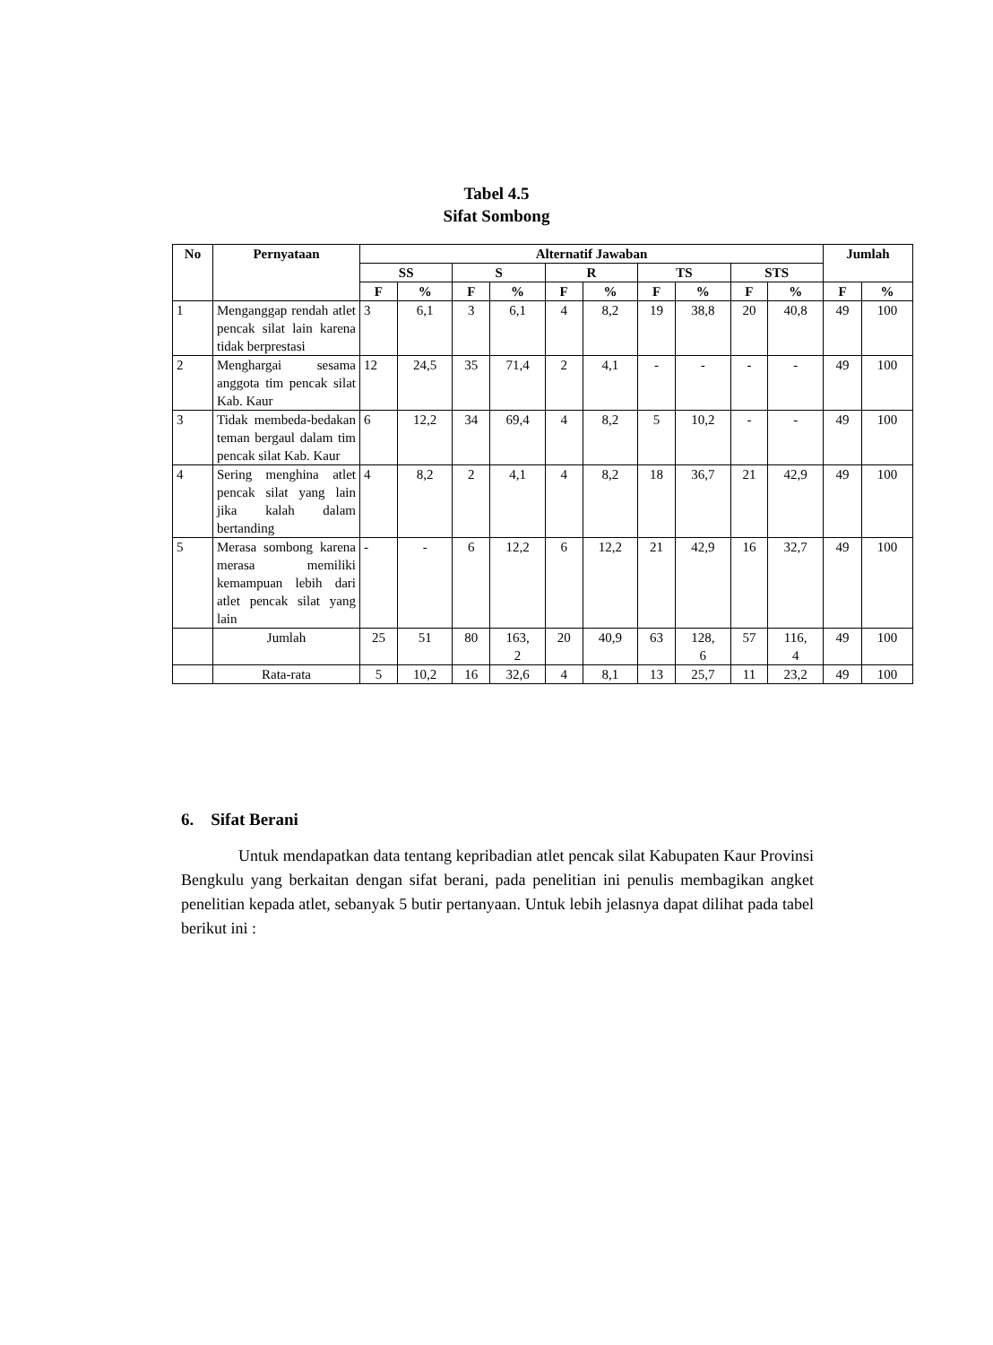Tabel 4.5
Sifat Sombong
| No | Pernyataan | Alternatif Jawaban | | | | | | | | | | Jumlah | |
| --- | --- | --- | --- | --- | --- | --- | --- | --- | --- | --- | --- | --- | --- |
| | | SS | | S | | R | | TS | | STS | | | |
| | | F | % | F | % | F | % | F | % | F | % | F | % |
| 1 | Menganggap rendah atlet pencak silat lain karena tidak berprestasi | 3 | 6,1 | 3 | 6,1 | 4 | 8,2 | 19 | 38,8 | 20 | 40,8 | 49 | 100 |
| 2 | Menghargai sesama anggota tim pencak silat Kab. Kaur | 12 | 24,5 | 35 | 71,4 | 2 | 4,1 | - | - | - | - | 49 | 100 |
| 3 | Tidak membeda-bedakan teman bergaul dalam tim pencak silat Kab. Kaur | 6 | 12,2 | 34 | 69,4 | 4 | 8,2 | 5 | 10,2 | - | - | 49 | 100 |
| 4 | Sering menghina atlet pencak silat yang lain jika kalah dalam bertanding | 4 | 8,2 | 2 | 4,1 | 4 | 8,2 | 18 | 36,7 | 21 | 42,9 | 49 | 100 |
| 5 | Merasa sombong karena merasa memiliki kemampuan lebih dari atlet pencak silat yang lain | - | - | 6 | 12,2 | 6 | 12,2 | 21 | 42,9 | 16 | 32,7 | 49 | 100 |
| | Jumlah | 25 | 51 | 80 | 163, 2 | 20 | 40,9 | 63 | 128, 6 | 57 | 116, 4 | 49 | 100 |
| | Rata-rata | 5 | 10,2 | 16 | 32,6 | 4 | 8,1 | 13 | 25,7 | 11 | 23,2 | 49 | 100 |
6. Sifat Berani
Untuk mendapatkan data tentang kepribadian atlet pencak silat Kabupaten Kaur Provinsi Bengkulu yang berkaitan dengan sifat berani, pada penelitian ini penulis membagikan angket penelitian kepada atlet, sebanyak 5 butir pertanyaan. Untuk lebih jelasnya dapat dilihat pada tabel berikut ini :